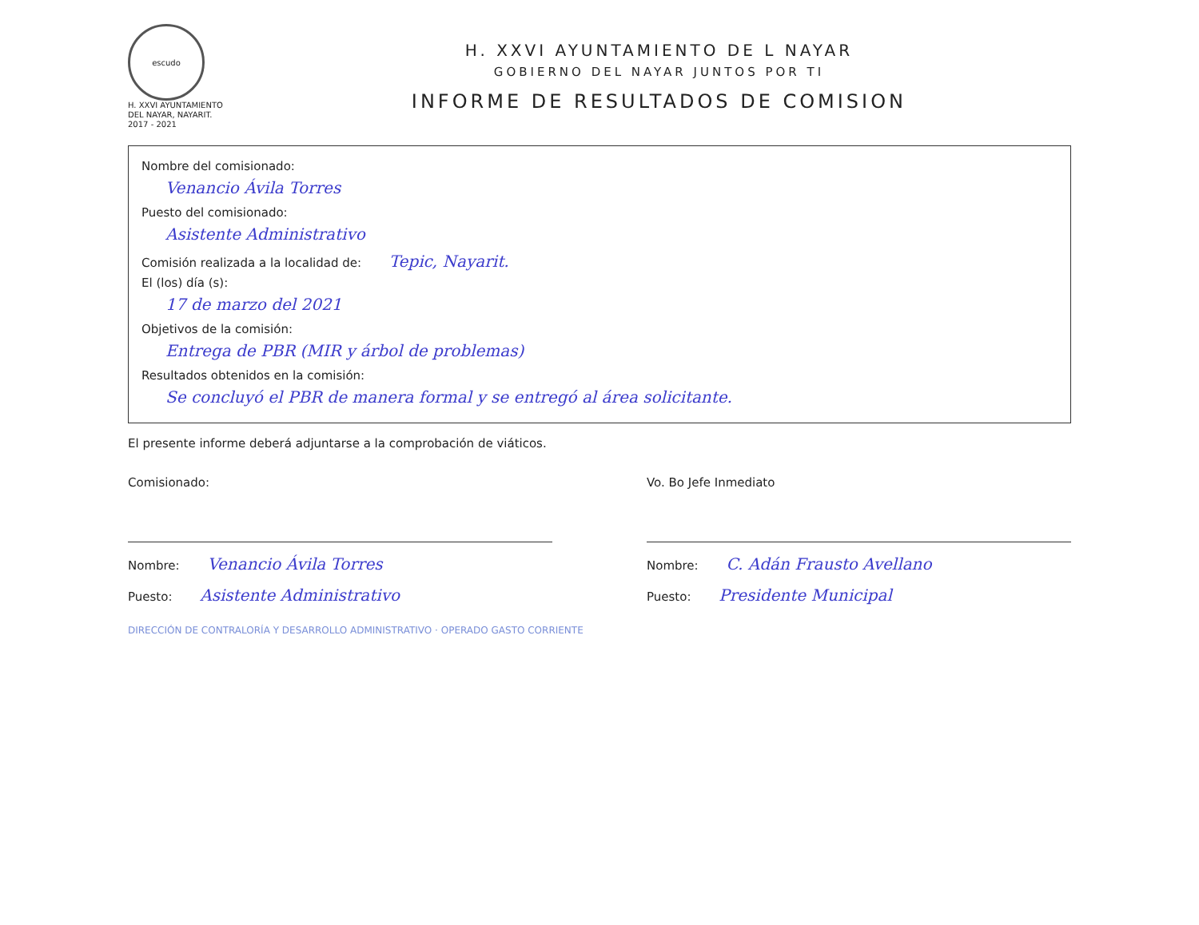escudo
H. XXVI AYUNTAMIENTO
DEL NAYAR, NAYARIT.
2017 - 2021
H. XXVI AYUNTAMIENTO DE L NAYAR
GOBIERNO DEL NAYAR JUNTOS POR TI
INFORME DE RESULTADOS DE COMISION
Nombre del comisionado:
Venancio Ávila Torres
Puesto del comisionado:
Asistente Administrativo
Comisión realizada a la localidad de: Tepic, Nayarit.
El (los) día (s):
17 de marzo del 2021
Objetivos de la comisión:
Entrega de PBR (MIR y árbol de problemas)
Resultados obtenidos en la comisión:
Se concluyó el PBR de manera formal y se entregó al área solicitante.
El presente informe deberá adjuntarse a la comprobación de viáticos.
Comisionado:
Nombre: Venancio Ávila Torres
Puesto: Asistente Administrativo
Vo. Bo Jefe Inmediato
Nombre: C. Adán Frausto Avellano
Puesto: Presidente Municipal
DIRECCIÓN DE CONTRALORÍA Y DESARROLLO ADMINISTRATIVO · OPERADO GASTO CORRIENTE